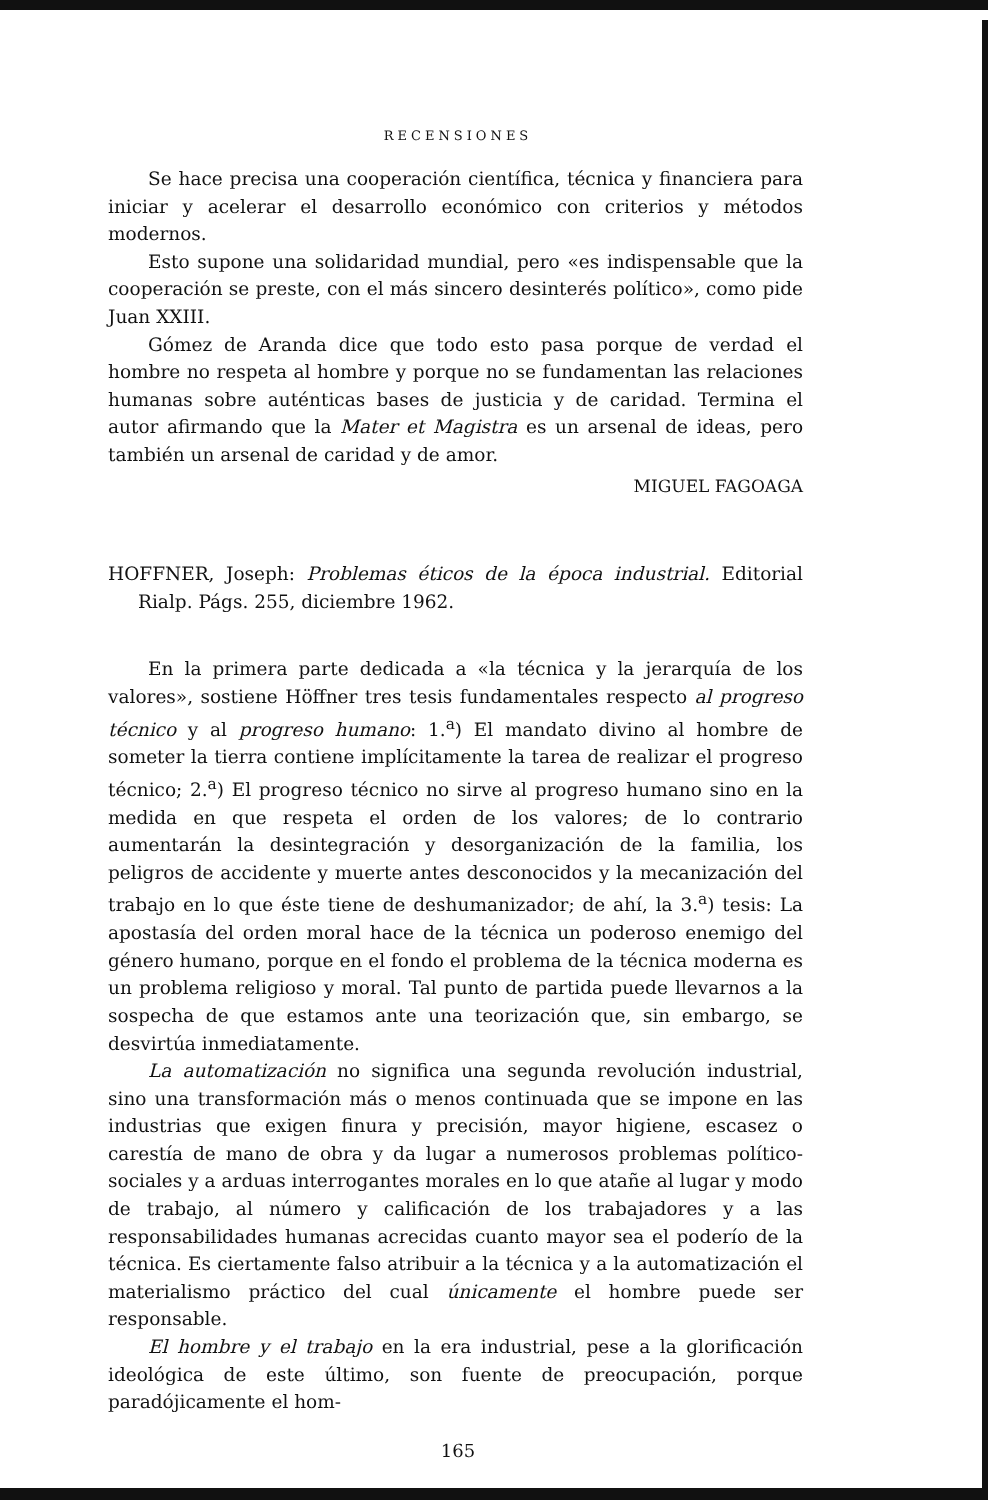RECENSIONES
Se hace precisa una cooperación científica, técnica y financiera para iniciar y acelerar el desarrollo económico con criterios y métodos modernos.
Esto supone una solidaridad mundial, pero «es indispensable que la cooperación se preste, con el más sincero desinterés político», como pide Juan XXIII.
Gómez de Aranda dice que todo esto pasa porque de verdad el hombre no respeta al hombre y porque no se fundamentan las relaciones humanas sobre auténticas bases de justicia y de caridad. Termina el autor afirmando que la Mater et Magistra es un arsenal de ideas, pero también un arsenal de caridad y de amor.
MIGUEL FAGOAGA
HOFFNER, Joseph: Problemas éticos de la época industrial. Editorial Rialp. Págs. 255, diciembre 1962.
En la primera parte dedicada a «la técnica y la jerarquía de los valores», sostiene Höffner tres tesis fundamentales respecto al progreso técnico y al progreso humano: 1.<sup>a</sup>) El mandato divino al hombre de someter la tierra contiene implícitamente la tarea de realizar el progreso técnico; 2.<sup>a</sup>) El progreso técnico no sirve al progreso humano sino en la medida en que respeta el orden de los valores; de lo contrario aumentarán la desintegración y desorganización de la familia, los peligros de accidente y muerte antes desconocidos y la mecanización del trabajo en lo que éste tiene de deshumanizador; de ahí, la 3.<sup>a</sup>) tesis: La apostasía del orden moral hace de la técnica un poderoso enemigo del género humano, porque en el fondo el problema de la técnica moderna es un problema religioso y moral. Tal punto de partida puede llevarnos a la sospecha de que estamos ante una teorización que, sin embargo, se desvirtúa inmediatamente.
La automatización no significa una segunda revolución industrial, sino una transformación más o menos continuada que se impone en las industrias que exigen finura y precisión, mayor higiene, escasez o carestía de mano de obra y da lugar a numerosos problemas político-sociales y a arduas interrogantes morales en lo que atañe al lugar y modo de trabajo, al número y calificación de los trabajadores y a las responsabilidades humanas acrecidas cuanto mayor sea el poderío de la técnica. Es ciertamente falso atribuir a la técnica y a la automatización el materialismo práctico del cual únicamente el hombre puede ser responsable.
El hombre y el trabajo en la era industrial, pese a la glorificación ideológica de este último, son fuente de preocupación, porque paradójicamente el hom-
165